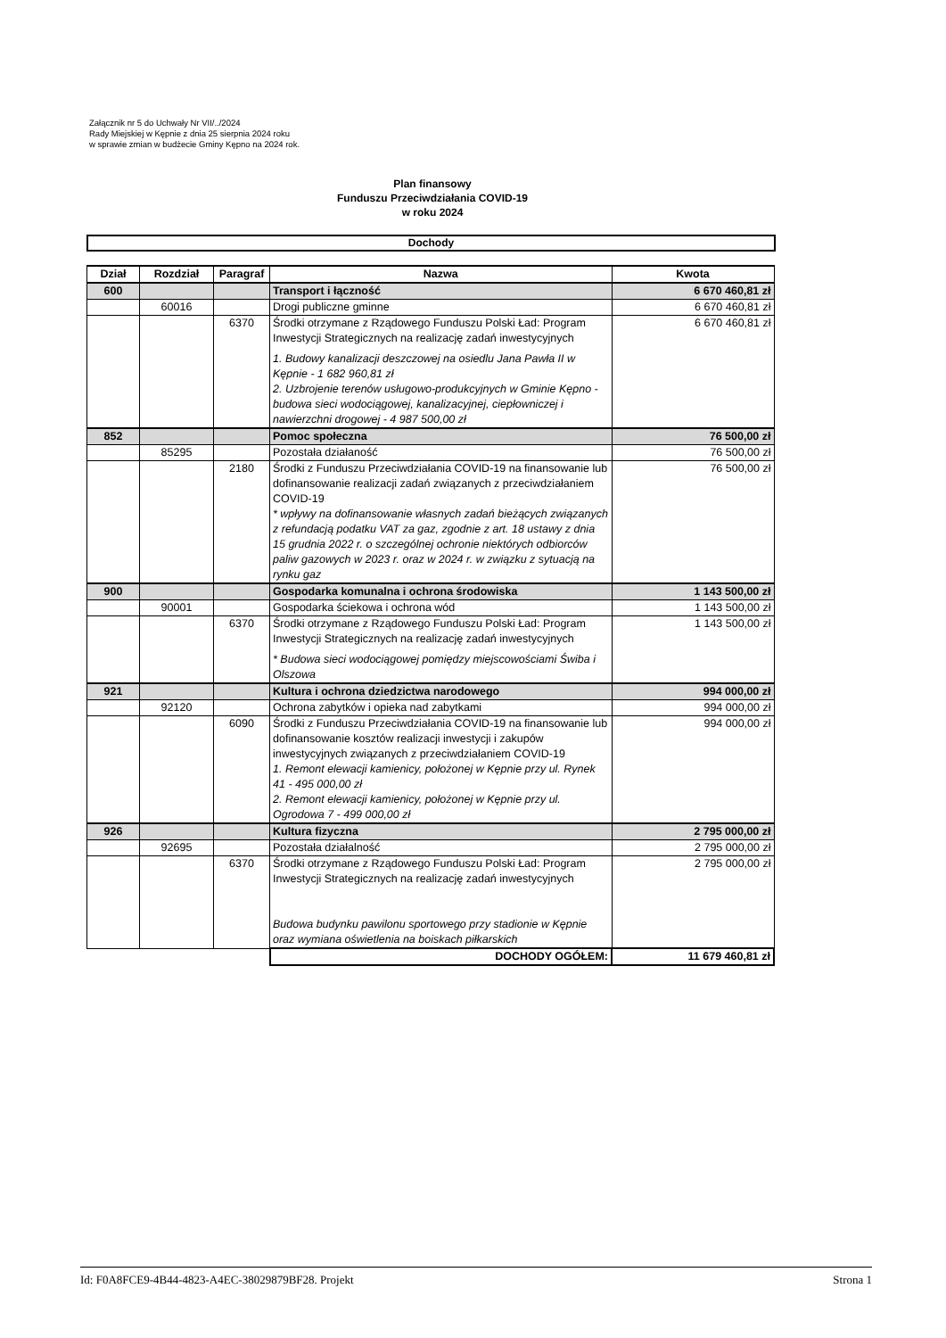Załącznik nr 5 do Uchwały Nr VII/../2024
Rady Miejskiej w Kępnie z dnia 25 sierpnia 2024 roku
w sprawie zmian w budżecie Gminy Kępno na 2024 rok.
Plan finansowy
Funduszu Przeciwdziałania COVID-19
w roku 2024
Dochody
| Dział | Rozdział | Paragraf | Nazwa | Kwota |
| --- | --- | --- | --- | --- |
| 600 | | | Transport i łączność | 6 670 460,81 zł |
| | 60016 | | Drogi publiczne gminne | 6 670 460,81 zł |
| | | 6370 | Środki otrzymane z Rządowego Funduszu Polski Ład: Program Inwestycji Strategicznych na realizację zadań inwestycyjnych 1. Budowy kanalizacji deszczowej na osiedlu Jana Pawła II w Kępnie - 1 682 960,81 zł 2. Uzbrojenie terenów usługowo-produkcyjnych w Gminie Kępno - budowa sieci wodociągowej, kanalizacyjnej, ciepłowniczej i nawierzchni drogowej - 4 987 500,00 zł | 6 670 460,81 zł |
| 852 | | | Pomoc społeczna | 76 500,00 zł |
| | 85295 | | Pozostała działaność | 76 500,00 zł |
| | | 2180 | Środki z Funduszu Przeciwdziałania COVID-19 na finansowanie lub dofinansowanie realizacji zadań związanych z przeciwdziałaniem COVID-19 * wpływy na dofinansowanie własnych zadań bieżących związanych z refundacją podatku VAT za gaz, zgodnie z art. 18 ustawy z dnia 15 grudnia 2022 r. o szczególnej ochronie niektórych odbiorców paliw gazowych w 2023 r. oraz w 2024 r. w związku z sytuacją na rynku gaz | 76 500,00 zł |
| 900 | | | Gospodarka komunalna i ochrona środowiska | 1 143 500,00 zł |
| | 90001 | | Gospodarka ściekowa i ochrona wód | 1 143 500,00 zł |
| | | 6370 | Środki otrzymane z Rządowego Funduszu Polski Ład: Program Inwestycji Strategicznych na realizację zadań inwestycyjnych * Budowa sieci wodociągowej pomiędzy miejscowościami Świba i Olszowa | 1 143 500,00 zł |
| 921 | | | Kultura i ochrona dziedzictwa narodowego | 994 000,00 zł |
| | 92120 | | Ochrona zabytków i opieka nad zabytkami | 994 000,00 zł |
| | | 6090 | Środki z Funduszu Przeciwdziałania COVID-19 na finansowanie lub dofinansowanie kosztów realizacji inwestycji i zakupów inwestycyjnych związanych z przeciwdziałaniem COVID-19 1. Remont elewacji kamienicy, położonej w Kępnie przy ul. Rynek 41 - 495 000,00 zł 2. Remont elewacji kamienicy, położonej w Kępnie przy ul. Ogrodowa 7 - 499 000,00 zł | 994 000,00 zł |
| 926 | | | Kultura fizyczna | 2 795 000,00 zł |
| | 92695 | | Pozostała działalność | 2 795 000,00 zł |
| | | 6370 | Środki otrzymane z Rządowego Funduszu Polski Ład: Program Inwestycji Strategicznych na realizację zadań inwestycyjnych Budowa budynku pawilonu sportowego przy stadionie w Kępnie oraz wymiana oświetlenia na boiskach piłkarskich | 2 795 000,00 zł |
| | | | DOCHODY OGÓŁEM: | 11 679 460,81 zł |
Id: F0A8FCE9-4B44-4823-A4EC-38029879BF28. Projekt Strona 1